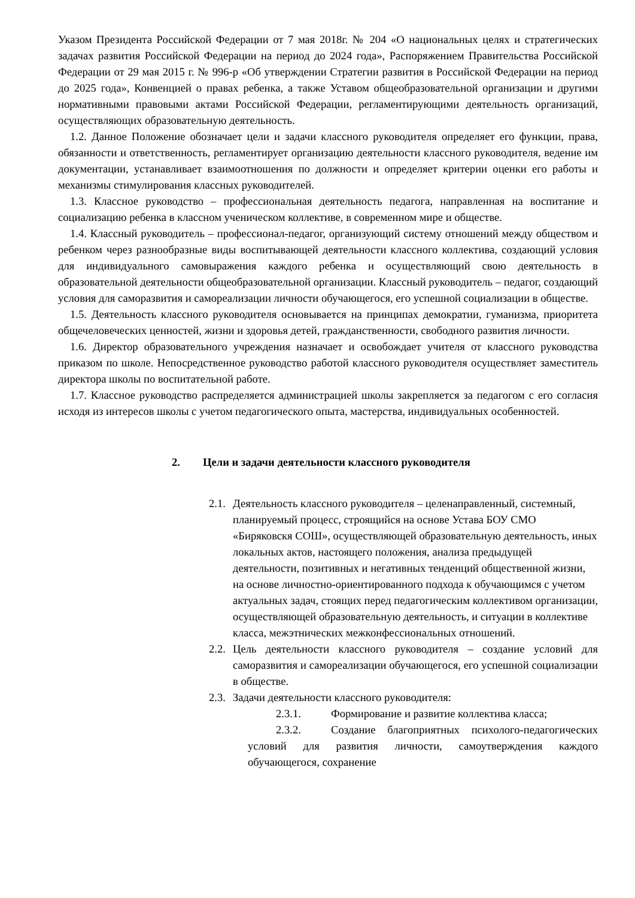Указом Президента Российской Федерации от 7 мая 2018г. № 204 «О национальных целях и стратегических задачах развития Российской Федерации на период до 2024 года», Распоряжением Правительства Российской Федерации от 29 мая 2015 г. № 996-р «Об утверждении Стратегии развития в Российской Федерации на период до 2025 года», Конвенцией о правах ребенка, а также Уставом общеобразовательной организации и другими нормативными правовыми актами Российской Федерации, регламентирующими деятельность организаций, осуществляющих образовательную деятельность.
1.2. Данное Положение обозначает цели и задачи классного руководителя определяет его функции, права, обязанности и ответственность, регламентирует организацию деятельности классного руководителя, ведение им документации, устанавливает взаимоотношения по должности и определяет критерии оценки его работы и механизмы стимулирования классных руководителей.
1.3. Классное руководство – профессиональная деятельность педагога, направленная на воспитание и социализацию ребенка в классном ученическом коллективе, в современном мире и обществе.
1.4. Классный руководитель – профессионал-педагог, организующий систему отношений между обществом и ребенком через разнообразные виды воспитывающей деятельности классного коллектива, создающий условия для индивидуального самовыражения каждого ребенка и осуществляющий свою деятельность в образовательной деятельности общеобразовательной организации. Классный руководитель – педагог, создающий условия для саморазвития и самореализации личности обучающегося, его успешной социализации в обществе.
1.5. Деятельность классного руководителя основывается на принципах демократии, гуманизма, приоритета общечеловеческих ценностей, жизни и здоровья детей, гражданственности, свободного развития личности.
1.6. Директор образовательного учреждения назначает и освобождает учителя от классного руководства приказом по школе. Непосредственное руководство работой классного руководителя осуществляет заместитель директора школы по воспитательной работе.
1.7. Классное руководство распределяется администрацией школы закрепляется за педагогом с его согласия исходя из интересов школы с учетом педагогического опыта, мастерства, индивидуальных особенностей.
2. Цели и задачи деятельности классного руководителя
2.1.
Деятельность классного руководителя – целенаправленный, системный, планируемый процесс, строящийся на основе Устава БОУ СМО «Биряковскя СОШ», осуществляющей образовательную деятельность, иных локальных актов, настоящего положения, анализа предыдущей деятельности, позитивных и негативных тенденций общественной жизни, на основе личностно-ориентированного подхода к обучающимся с учетом актуальных задач, стоящих перед педагогическим коллективом организации, осуществляющей образовательную деятельность, и ситуации в коллективе класса, межэтнических межконфессиональных отношений.
2.2.
Цель деятельности классного руководителя – создание условий для саморазвития и самореализации обучающегося, его успешной социализации в обществе.
2.3.
Задачи деятельности классного руководителя:
2.3.1. Формирование и развитие коллектива класса;
2.3.2. Создание благоприятных психолого-педагогических условий для развития личности, самоутверждения каждого обучающегося, сохранение